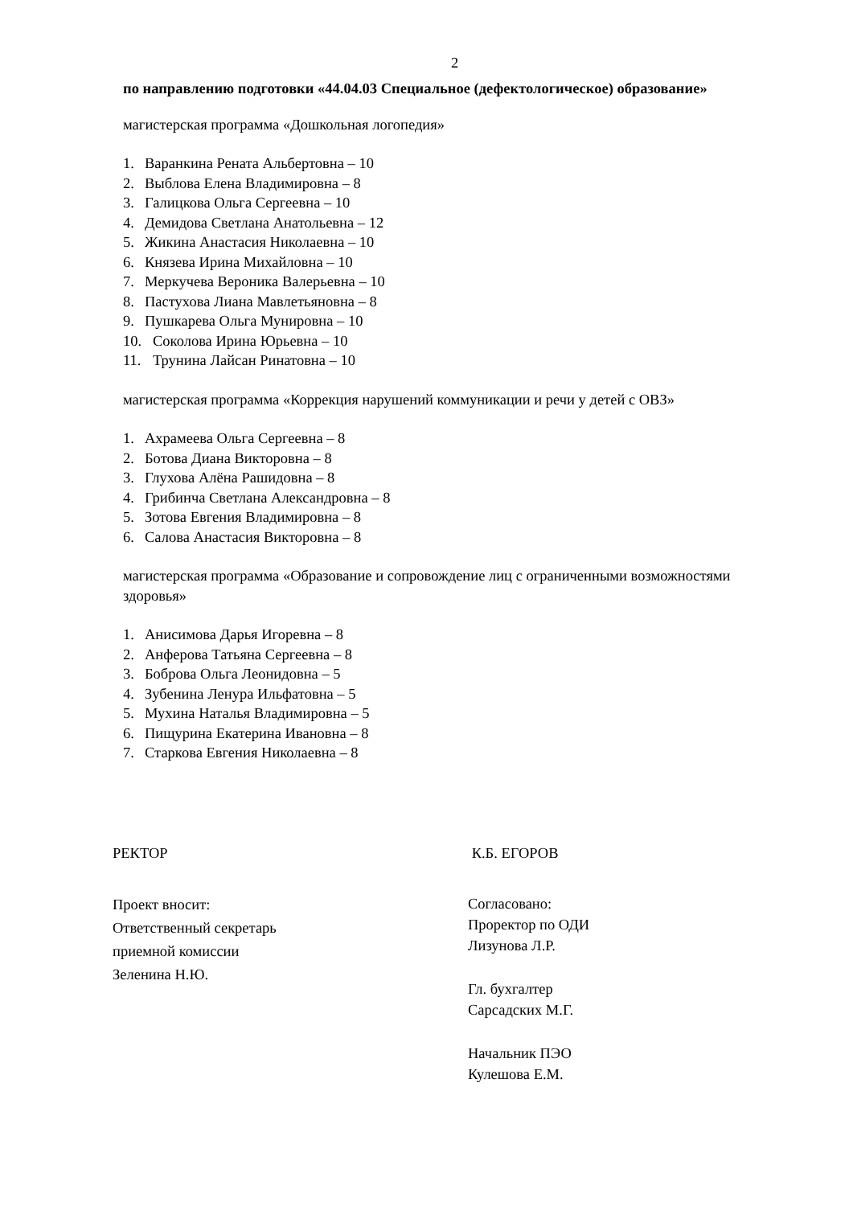2
по направлению подготовки «44.04.03 Специальное (дефектологическое) образование»
магистерская программа «Дошкольная логопедия»
1. Варанкина Рената Альбертовна – 10
2. Выблова Елена Владимировна – 8
3. Галицкова Ольга Сергеевна – 10
4. Демидова Светлана Анатольевна – 12
5. Жикина Анастасия Николаевна – 10
6. Князева Ирина Михайловна – 10
7. Меркучева Вероника Валерьевна – 10
8. Пастухова Лиана Мавлетьяновна – 8
9. Пушкарева Ольга Мунировна – 10
10. Соколова Ирина Юрьевна – 10
11. Трунина Лайсан Ринатовна – 10
магистерская программа «Коррекция нарушений коммуникации и речи у детей с ОВЗ»
1. Ахрамеева Ольга Сергеевна – 8
2. Ботова Диана Викторовна – 8
3. Глухова Алёна Рашидовна – 8
4. Грибинча Светлана Александровна – 8
5. Зотова Евгения Владимировна – 8
6. Салова Анастасия Викторовна – 8
магистерская программа «Образование и сопровождение лиц с ограниченными возможностями здоровья»
1. Анисимова Дарья Игоревна – 8
2. Анферова Татьяна Сергеевна – 8
3. Боброва Ольга Леонидовна – 5
4. Зубенина Ленура Ильфатовна – 5
5. Мухина Наталья Владимировна – 5
6. Пищурина Екатерина Ивановна – 8
7. Старкова Евгения Николаевна – 8
РЕКТОР К.Б. ЕГОРОВ
Проект вносит:
Ответственный секретарь
приемной комиссии
Зеленина Н.Ю.
Согласовано:
Проректор по ОДИ
Лизунова Л.Р.
Гл. бухгалтер
Сарсадских М.Г.
Начальник ПЭО
Кулешова Е.М.